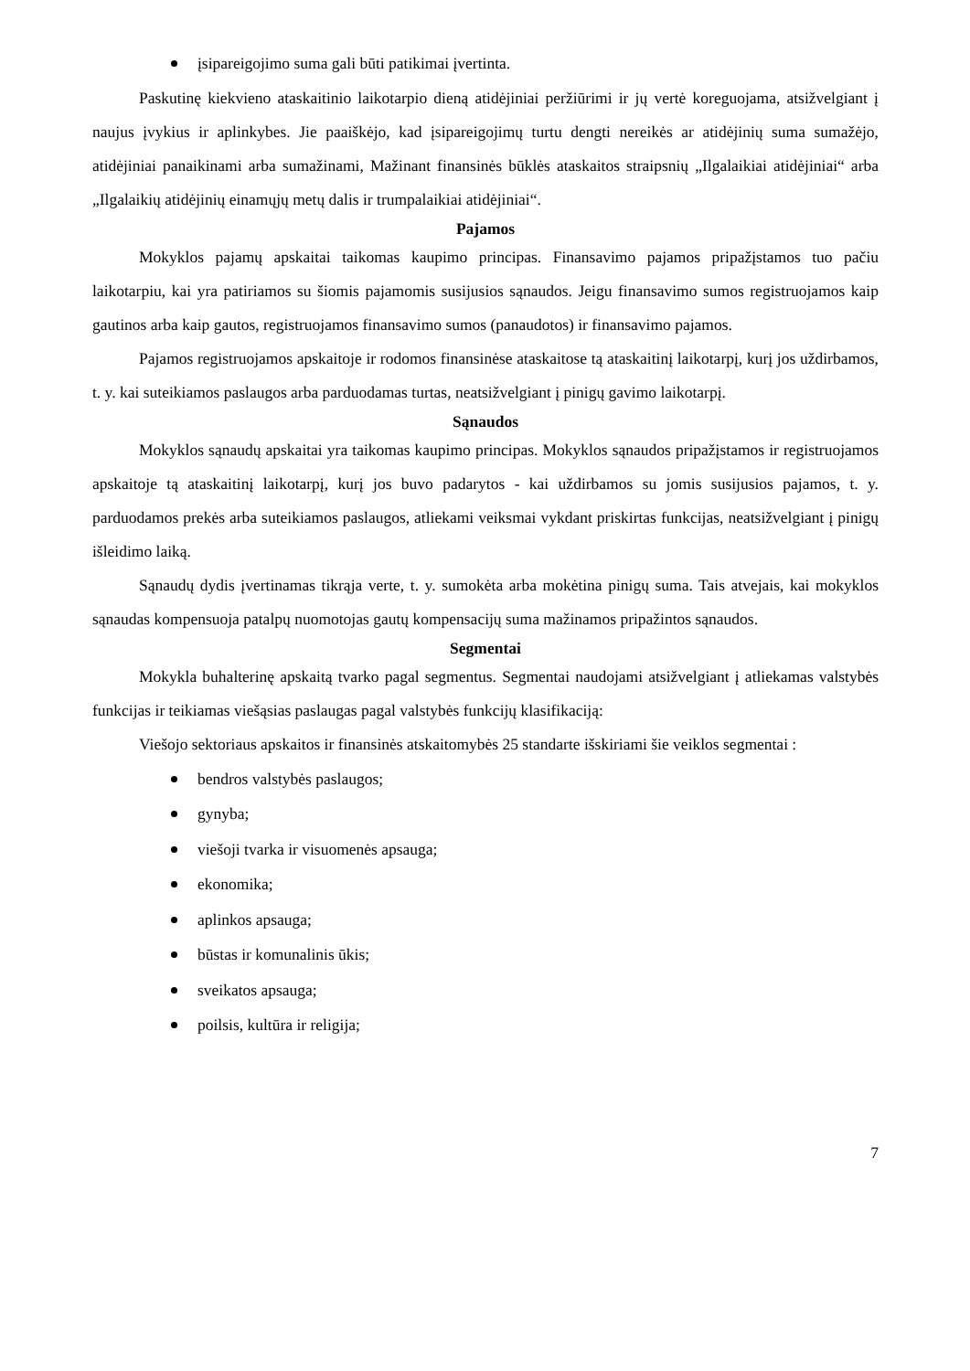įsipareigojimo suma gali būti patikimai įvertinta.
Paskutinę kiekvieno ataskaitinio laikotarpio dieną atidėjiniai peržiūrimi ir jų vertė koreguojama, atsižvelgiant į naujus įvykius ir aplinkybes. Jie paaiškėjo, kad įsipareigojimų turtu dengti nereikės ar atidėjinių suma sumažėjo, atidėjiniai panaikinami arba sumažinami, Mažinant finansinės būklės ataskaitos straipsnių „Ilgalaikiai atidėjiniai“ arba „Ilgalaikių atidėjinių einamųjų metų dalis ir trumpalaikiai atidėjiniai“.
Pajamos
Mokyklos pajamų apskaitai taikomas kaupimo principas. Finansavimo pajamos pripažįstamos tuo pačiu laikotarpiu, kai yra patiriamos su šiomis pajamomis susijusios sąnaudos. Jeigu finansavimo sumos registruojamos kaip gautinos arba kaip gautos, registruojamos finansavimo sumos (panaudotos) ir finansavimo pajamos.
Pajamos registruojamos apskaitoje ir rodomos finansinėse ataskaitose tą ataskaitinį laikotarpį, kurį jos uždirbamos, t. y. kai suteikiamos paslaugos arba parduodamas turtas, neatsižvelgiant į pinigų gavimo laikotarpį.
Sąnaudos
Mokyklos sąnaudų apskaitai yra taikomas kaupimo principas. Mokyklos sąnaudos pripažįstamos ir registruojamos apskaitoje tą ataskaitinį laikotarpį, kurį jos buvo padarytos - kai uždirbamos su jomis susijusios pajamos, t. y. parduodamos prekės arba suteikiamos paslaugos, atliekami veiksmai vykdant priskirtas funkcijas, neatsižvelgiant į pinigų išleidimo laiką.
Sąnaudų dydis įvertinamas tikrąja verte, t. y. sumokėta arba mokėtina pinigų suma. Tais atvejais, kai mokyklos sąnaudas kompensuoja patalpų nuomotojas gautų kompensacijų suma mažinamos pripažintos sąnaudos.
Segmentai
Mokykla buhalterinę apskaitą tvarko pagal segmentus. Segmentai naudojami atsižvelgiant į atliekamas valstybės funkcijas ir teikiamas viešąsias paslaugas pagal valstybės funkcijų klasifikaciją:
Viešojo sektoriaus apskaitos ir finansinės atskaitomybės 25 standarte išskiriami šie veiklos segmentai :
bendros valstybės paslaugos;
gynyba;
viešoji tvarka ir visuomenės apsauga;
ekonomika;
aplinkos apsauga;
būstas ir komunalinis ūkis;
sveikatos apsauga;
poilsis, kultūra ir religija;
7